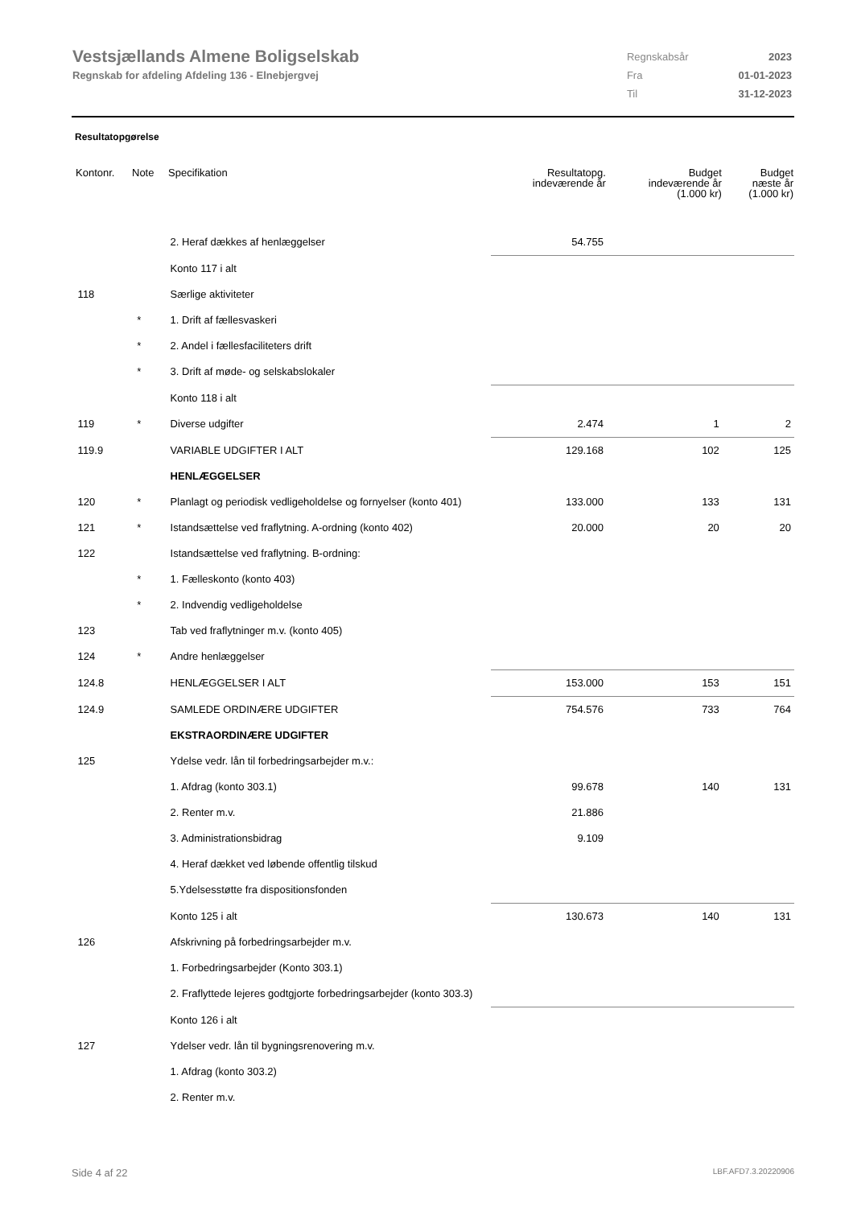Vestsjællands Almene Boligselskab
Regnskab for afdeling Afdeling 136 - Elnebjergvej
| Regnskabsår | 2023 |
| Fra | 01-01-2023 |
| Til | 31-12-2023 |
Resultatopgørelse
| Kontonr. | Note | Specifikation | Resultatopg. indeværende år | Budget indeværende år (1.000 kr) | Budget næste år (1.000 kr) |
| --- | --- | --- | --- | --- | --- |
| | | 2. Heraf dækkes af henlæggelser | 54.755 | | |
| | | Konto 117 i alt | | | |
| 118 | | Særlige aktiviteter | | | |
| | * | 1. Drift af fællesvaskeri | | | |
| | * | 2. Andel i fællesfaciliteters drift | | | |
| | * | 3. Drift af møde- og selskabslokaler | | | |
| | | Konto 118 i alt | | | |
| 119 | * | Diverse udgifter | 2.474 | 1 | 2 |
| 119.9 | | VARIABLE UDGIFTER I ALT | 129.168 | 102 | 125 |
| | | HENLÆGGELSER | | | |
| 120 | * | Planlagt og periodisk vedligeholdelse og fornyelser (konto 401) | 133.000 | 133 | 131 |
| 121 | * | Istandsættelse ved fraflytning. A-ordning (konto 402) | 20.000 | 20 | 20 |
| 122 | | Istandsættelse ved fraflytning. B-ordning: | | | |
| | * | 1. Fælleskonto (konto 403) | | | |
| | * | 2. Indvendig vedligeholdelse | | | |
| 123 | | Tab ved fraflytninger m.v. (konto 405) | | | |
| 124 | * | Andre henlæggelser | | | |
| 124.8 | | HENLÆGGELSER I ALT | 153.000 | 153 | 151 |
| 124.9 | | SAMLEDE ORDINÆRE UDGIFTER | 754.576 | 733 | 764 |
| | | EKSTRAORDINÆRE UDGIFTER | | | |
| 125 | | Ydelse vedr. lån til forbedringsarbejder m.v.: | | | |
| | | 1. Afdrag (konto 303.1) | 99.678 | 140 | 131 |
| | | 2. Renter m.v. | 21.886 | | |
| | | 3. Administrationsbidrag | 9.109 | | |
| | | 4. Heraf dækket ved løbende offentlig tilskud | | | |
| | | 5.Ydelsesstøtte fra dispositionsfonden | | | |
| | | Konto 125 i alt | 130.673 | 140 | 131 |
| 126 | | Afskrivning på forbedringsarbejder m.v. | | | |
| | | 1. Forbedringsarbejder (Konto 303.1) | | | |
| | | 2. Fraflyttede lejeres godtgjorte forbedringsarbejder (konto 303.3) | | | |
| | | Konto 126 i alt | | | |
| 127 | | Ydelser vedr. lån til bygningsrenovering m.v. | | | |
| | | 1. Afdrag (konto 303.2) | | | |
| | | 2. Renter m.v. | | | |
Side 4 af 22 LBF.AFD7.3.20220906